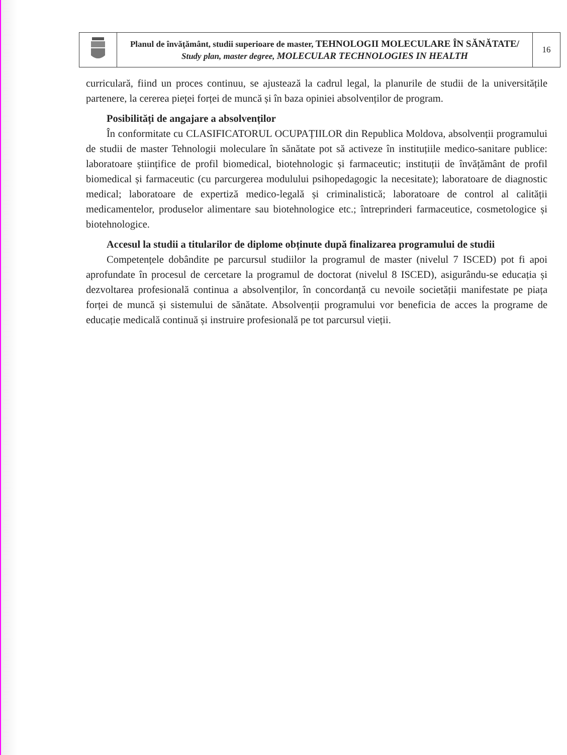| | Planul de învăţământ, studii superioare de master, TEHNOLOGII MOLECULARE ÎN SĂNĂTATE/ Study plan, master degree, MOLECULAR TECHNOLOGIES IN HEALTH | 16 |
curriculară, fiind un proces continuu, se ajustează la cadrul legal, la planurile de studii de la universitățile partenere, la cererea pieței forței de muncă și în baza opiniei absolvenților de program.
Posibilități de angajare a absolvenților
În conformitate cu CLASIFICATORUL OCUPAȚIILOR din Republica Moldova, absolvenții programului de studii de master Tehnologii moleculare în sănătate pot să activeze în instituțiile medico-sanitare publice: laboratoare științifice de profil biomedical, biotehnologic și farmaceutic; instituții de învățământ de profil biomedical și farmaceutic (cu parcurgerea modulului psihopedagogic la necesitate); laboratoare de diagnostic medical; laboratoare de expertiză medico-legală și criminalistică; laboratoare de control al calității medicamentelor, produselor alimentare sau biotehnologice etc.; întreprinderi farmaceutice, cosmetologice și biotehnologice.
Accesul la studii a titularilor de diplome obținute după finalizarea programului de studii
Competențele dobândite pe parcursul studiilor la programul de master (nivelul 7 ISCED) pot fi apoi aprofundate în procesul de cercetare la programul de doctorat (nivelul 8 ISCED), asigurându-se educația și dezvoltarea profesională continua a absolvenților, în concordanță cu nevoile societății manifestate pe piața forței de muncă și sistemului de sănătate. Absolvenții programului vor beneficia de acces la programe de educație medicală continuă și instruire profesională pe tot parcursul vieții.